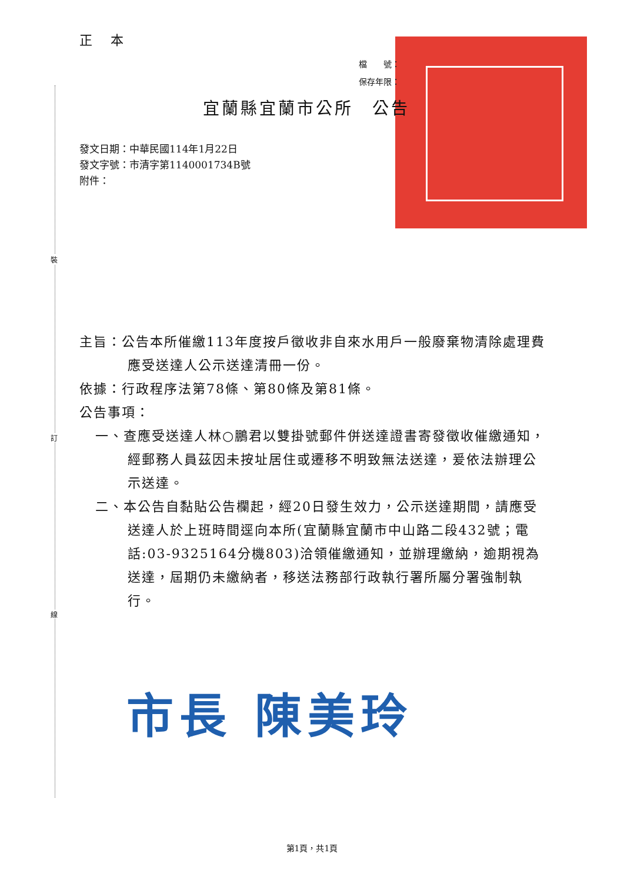裝
訂
線
正 本
檔　　號：
保存年限：
宜蘭縣宜蘭市公所　公告
發文日期：中華民國114年1月22日
發文字號：市清字第1140001734B號
附件：
主旨：公告本所催繳113年度按戶徵收非自來水用戶一般廢棄物清除處理費應受送達人公示送達清冊一份。
依據：行政程序法第78條、第80條及第81條。
公告事項：
一、查應受送達人林○鵬君以雙掛號郵件併送達證書寄發徵收催繳通知，經郵務人員茲因未按址居住或遷移不明致無法送達，爰依法辦理公示送達。
二、本公告自黏貼公告欄起，經20日發生效力，公示送達期間，請應受送達人於上班時間逕向本所(宜蘭縣宜蘭市中山路二段432號；電話:03-9325164分機803)洽領催繳通知，並辦理繳納，逾期視為送達，屆期仍未繳納者，移送法務部行政執行署所屬分署強制執行。
市長 陳美玲
第1頁，共1頁